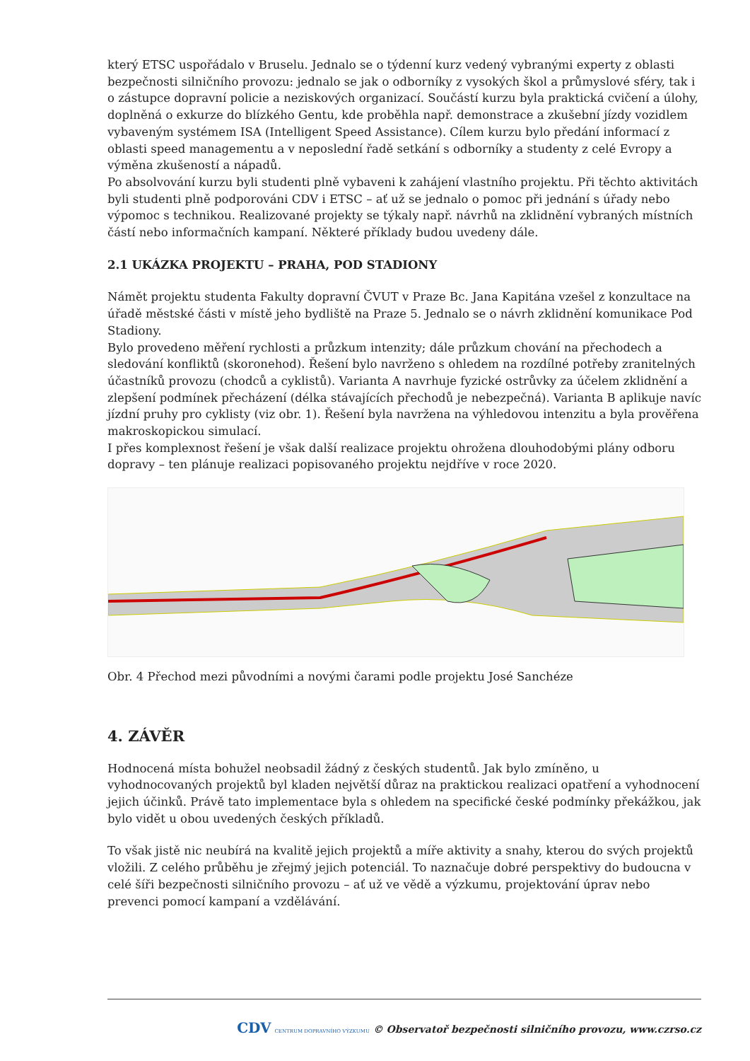který ETSC uspořádalo v Bruselu. Jednalo se o týdenní kurz vedený vybranými experty z oblasti bezpečnosti silničního provozu: jednalo se jak o odborníky z vysokých škol a průmyslové sféry, tak i o zástupce dopravní policie a neziskových organizací. Součástí kurzu byla praktická cvičení a úlohy, doplněná o exkurze do blízkého Gentu, kde proběhla např. demonstrace a zkušební jízdy vozidlem vybaveným systémem ISA (Intelligent Speed Assistance). Cílem kurzu bylo předání informací z oblasti speed managementu a v neposlední řadě setkání s odborníky a studenty z celé Evropy a výměna zkušeností a nápadů.
Po absolvování kurzu byli studenti plně vybaveni k zahájení vlastního projektu. Při těchto aktivitách byli studenti plně podporováni CDV i ETSC – ať už se jednalo o pomoc při jednání s úřady nebo výpomoc s technikou. Realizované projekty se týkaly např. návrhů na zklidnění vybraných místních částí nebo informačních kampaní. Některé příklady budou uvedeny dále.
2.1 UKÁZKA PROJEKTU – PRAHA, POD STADIONY
Námět projektu studenta Fakulty dopravní ČVUT v Praze Bc. Jana Kapitána vzešel z konzultace na úřadě městské části v místě jeho bydliště na Praze 5. Jednalo se o návrh zklidnění komunikace Pod Stadiony.
Bylo provedeno měření rychlosti a průzkum intenzity; dále průzkum chování na přechodech a sledování konfliktů (skoronehod). Řešení bylo navrženo s ohledem na rozdílné potřeby zranitelných účastníků provozu (chodců a cyklistů). Varianta A navrhuje fyzické ostrůvky za účelem zklidnění a zlepšení podmínek přecházení (délka stávajících přechodů je nebezpečná). Varianta B aplikuje navíc jízdní pruhy pro cyklisty (viz obr. 1). Řešení byla navržena na výhledovou intenzitu a byla prověřena makroskopickou simulací.
I přes komplexnost řešení je však další realizace projektu ohrožena dlouhodobými plány odboru dopravy – ten plánuje realizaci popisovaného projektu nejdříve v roce 2020.
Obr. 4 Přechod mezi původními a novými čarami podle projektu José Sanchéze
4. ZÁVĚR
Hodnocená místa bohužel neobsadil žádný z českých studentů. Jak bylo zmíněno, u vyhodnocovaných projektů byl kladen největší důraz na praktickou realizaci opatření a vyhodnocení jejich účinků. Právě tato implementace byla s ohledem na specifické české podmínky překážkou, jak bylo vidět u obou uvedených českých příkladů.
To však jistě nic neubírá na kvalitě jejich projektů a míře aktivity a snahy, kterou do svých projektů vložili. Z celého průběhu je zřejmý jejich potenciál. To naznačuje dobré perspektivy do budoucna v celé šíři bezpečnosti silničního provozu – ať už ve vědě a výzkumu, projektování úprav nebo prevenci pomocí kampaní a vzdělávání.
CDV CENTRUM DOPRAVNÍHO VÝZKUMU © Observatoř bezpečnosti silničního provozu, www.czrso.cz